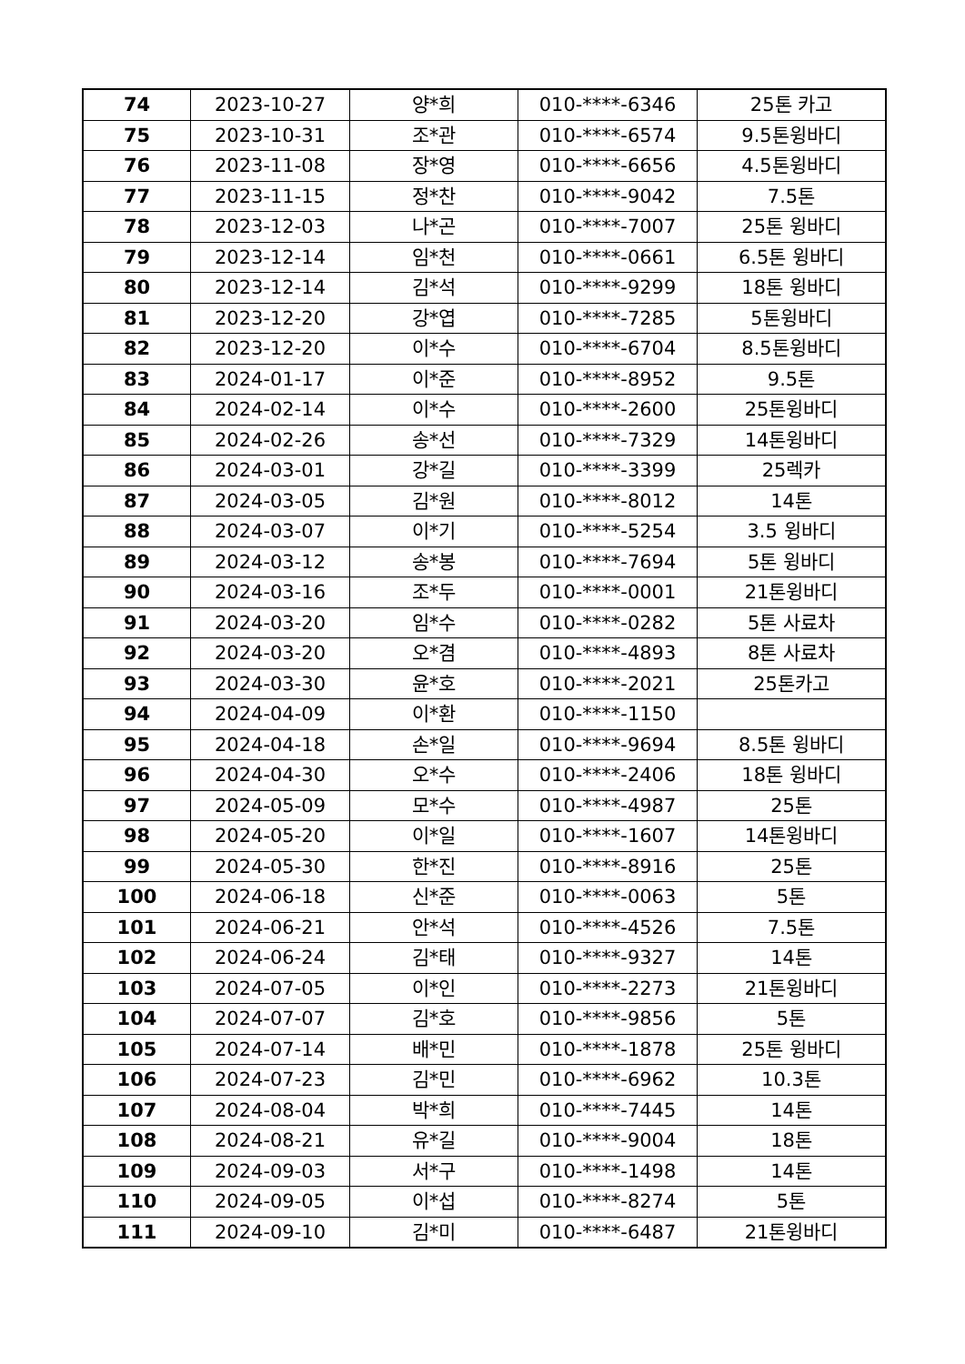| 74 | 2023-10-27 | 양*희 | 010-****-6346 | 25톤 카고 |
| 75 | 2023-10-31 | 조*관 | 010-****-6574 | 9.5톤윙바디 |
| 76 | 2023-11-08 | 장*영 | 010-****-6656 | 4.5톤윙바디 |
| 77 | 2023-11-15 | 정*찬 | 010-****-9042 | 7.5톤 |
| 78 | 2023-12-03 | 나*곤 | 010-****-7007 | 25톤 윙바디 |
| 79 | 2023-12-14 | 임*천 | 010-****-0661 | 6.5톤 윙바디 |
| 80 | 2023-12-14 | 김*석 | 010-****-9299 | 18톤 윙바디 |
| 81 | 2023-12-20 | 강*엽 | 010-****-7285 | 5톤윙바디 |
| 82 | 2023-12-20 | 이*수 | 010-****-6704 | 8.5톤윙바디 |
| 83 | 2024-01-17 | 이*준 | 010-****-8952 | 9.5톤 |
| 84 | 2024-02-14 | 이*수 | 010-****-2600 | 25톤윙바디 |
| 85 | 2024-02-26 | 송*선 | 010-****-7329 | 14톤윙바디 |
| 86 | 2024-03-01 | 강*길 | 010-****-3399 | 25렉카 |
| 87 | 2024-03-05 | 김*원 | 010-****-8012 | 14톤 |
| 88 | 2024-03-07 | 이*기 | 010-****-5254 | 3.5 윙바디 |
| 89 | 2024-03-12 | 송*봉 | 010-****-7694 | 5톤 윙바디 |
| 90 | 2024-03-16 | 조*두 | 010-****-0001 | 21톤윙바디 |
| 91 | 2024-03-20 | 임*수 | 010-****-0282 | 5톤 사료차 |
| 92 | 2024-03-20 | 오*겸 | 010-****-4893 | 8톤 사료차 |
| 93 | 2024-03-30 | 윤*호 | 010-****-2021 | 25톤카고 |
| 94 | 2024-04-09 | 이*환 | 010-****-1150 | |
| 95 | 2024-04-18 | 손*일 | 010-****-9694 | 8.5톤 윙바디 |
| 96 | 2024-04-30 | 오*수 | 010-****-2406 | 18톤 윙바디 |
| 97 | 2024-05-09 | 모*수 | 010-****-4987 | 25톤 |
| 98 | 2024-05-20 | 이*일 | 010-****-1607 | 14톤윙바디 |
| 99 | 2024-05-30 | 한*진 | 010-****-8916 | 25톤 |
| 100 | 2024-06-18 | 신*준 | 010-****-0063 | 5톤 |
| 101 | 2024-06-21 | 안*석 | 010-****-4526 | 7.5톤 |
| 102 | 2024-06-24 | 김*태 | 010-****-9327 | 14톤 |
| 103 | 2024-07-05 | 이*인 | 010-****-2273 | 21톤윙바디 |
| 104 | 2024-07-07 | 김*호 | 010-****-9856 | 5톤 |
| 105 | 2024-07-14 | 배*민 | 010-****-1878 | 25톤 윙바디 |
| 106 | 2024-07-23 | 김*민 | 010-****-6962 | 10.3톤 |
| 107 | 2024-08-04 | 박*희 | 010-****-7445 | 14톤 |
| 108 | 2024-08-21 | 유*길 | 010-****-9004 | 18톤 |
| 109 | 2024-09-03 | 서*구 | 010-****-1498 | 14톤 |
| 110 | 2024-09-05 | 이*섭 | 010-****-8274 | 5톤 |
| 111 | 2024-09-10 | 김*미 | 010-****-6487 | 21톤윙바디 |